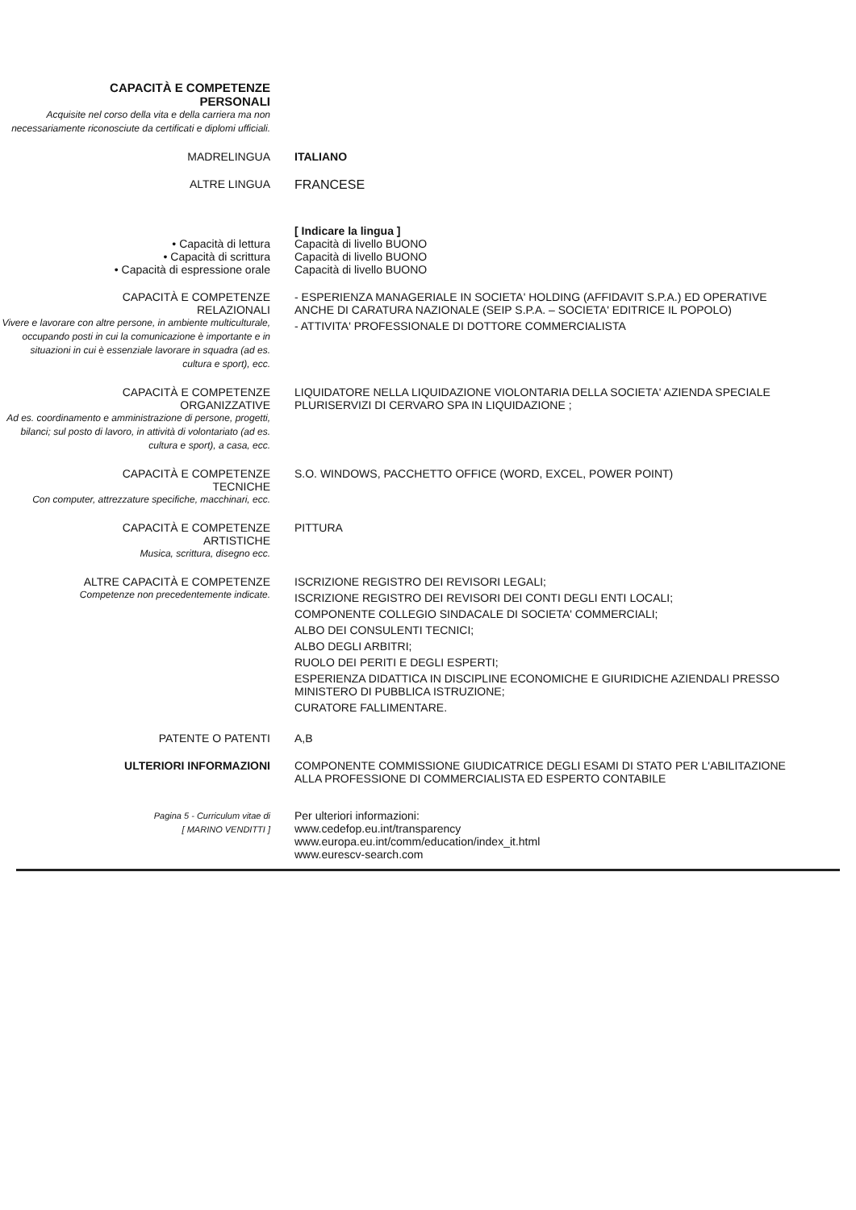CAPACITÀ E COMPETENZE
PERSONALI
Acquisite nel corso della vita e della carriera ma non necessariamente riconosciute da certificati e diplomi ufficiali.
MADRELINGUA ITALIANO
ALTRE LINGUA FRANCESE
• Capacità di lettura
• Capacità di scrittura
• Capacità di espressione orale
[ Indicare la lingua ]
Capacità di livello BUONO
Capacità di livello BUONO
Capacità di livello BUONO
CAPACITÀ E COMPETENZE
RELAZIONALI
Vivere e lavorare con altre persone, in ambiente multiculturale, occupando posti in cui la comunicazione è importante e in situazioni in cui è essenziale lavorare in squadra (ad es. cultura e sport), ecc.
- ESPERIENZA MANAGERIALE IN SOCIETA' HOLDING (AFFIDAVIT S.P.A.) ED OPERATIVE ANCHE DI CARATURA NAZIONALE (SEIP S.P.A. – SOCIETA' EDITRICE IL POPOLO)
- ATTIVITA' PROFESSIONALE DI DOTTORE COMMERCIALISTA
CAPACITÀ E COMPETENZE
ORGANIZZATIVE
Ad es. coordinamento e amministrazione di persone, progetti, bilanci; sul posto di lavoro, in attività di volontariato (ad es. cultura e sport), a casa, ecc.
LIQUIDATORE NELLA LIQUIDAZIONE VIOLONTARIA DELLA SOCIETA' AZIENDA SPECIALE PLURISERVIZI DI CERVARO SPA IN LIQUIDAZIONE ;
CAPACITÀ E COMPETENZE
TECNICHE
Con computer, attrezzature specifiche, macchinari, ecc.
S.O. WINDOWS, PACCHETTO OFFICE (WORD, EXCEL, POWER POINT)
CAPACITÀ E COMPETENZE
ARTISTICHE
Musica, scrittura, disegno ecc.
PITTURA
ALTRE CAPACITÀ E COMPETENZE
Competenze non precedentemente indicate.
ISCRIZIONE REGISTRO DEI REVISORI LEGALI;
ISCRIZIONE REGISTRO DEI REVISORI DEI CONTI DEGLI ENTI LOCALI;
COMPONENTE COLLEGIO SINDACALE DI SOCIETA' COMMERCIALI;
ALBO DEI CONSULENTI TECNICI;
ALBO DEGLI ARBITRI;
RUOLO DEI PERITI E DEGLI ESPERTI;
ESPERIENZA DIDATTICA IN DISCIPLINE ECONOMICHE E GIURIDICHE AZIENDALI PRESSO MINISTERO DI PUBBLICA ISTRUZIONE;
CURATORE FALLIMENTARE.
PATENTE O PATENTI A,B
ULTERIORI INFORMAZIONI COMPONENTE COMMISSIONE GIUDICATRICE DEGLI ESAMI DI STATO PER L'ABILITAZIONE ALLA PROFESSIONE DI COMMERCIALISTA ED ESPERTO CONTABILE
Pagina 5 - Curriculum vitae di
[ MARINO VENDITTI ]
Per ulteriori informazioni:
www.cedefop.eu.int/transparency
www.europa.eu.int/comm/education/index_it.html
www.eurescv-search.com